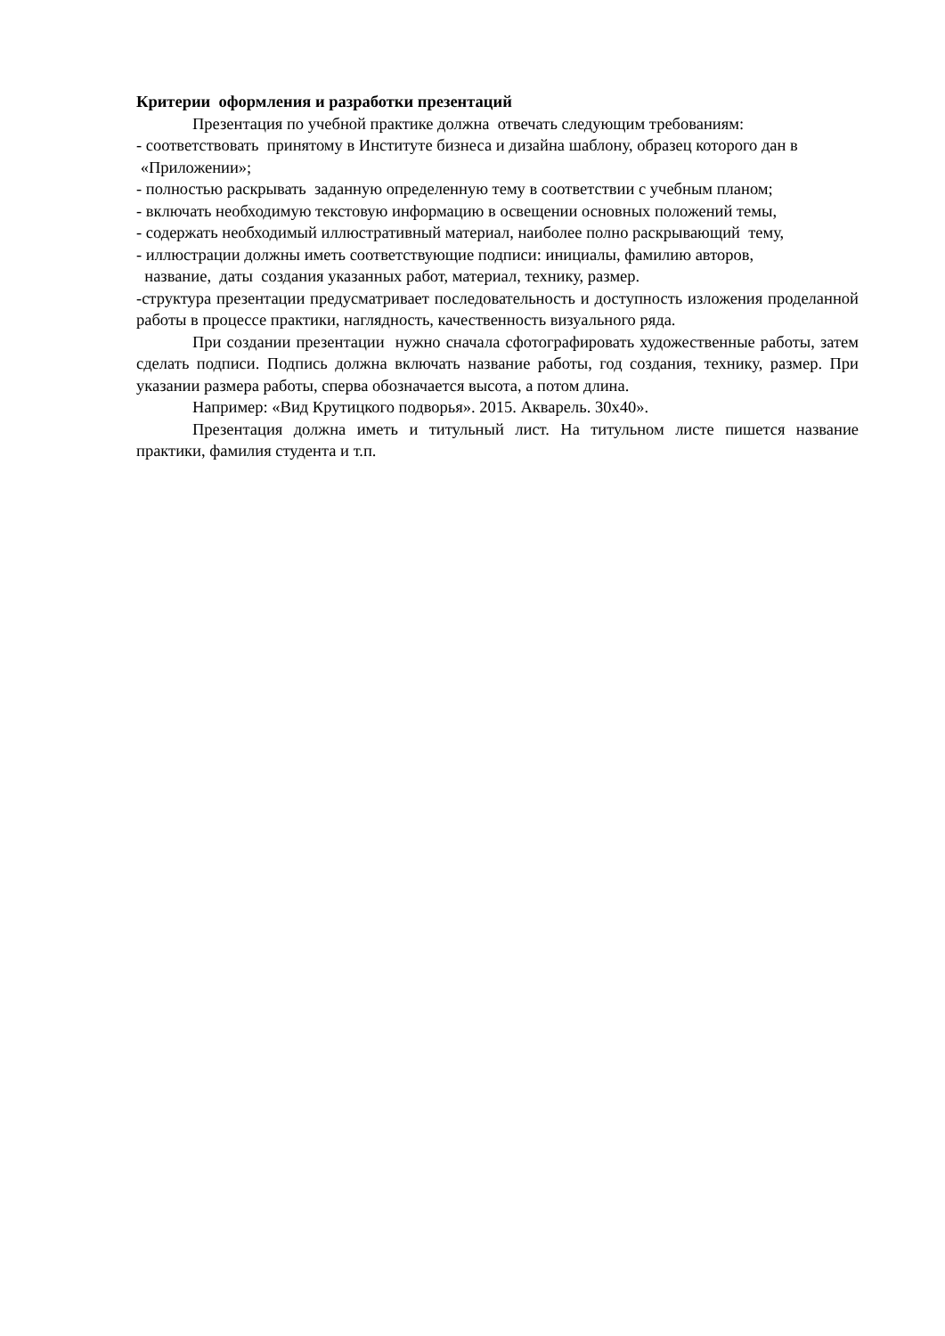Критерии оформления и разработки презентаций
Презентация по учебной практике должна отвечать следующим требованиям:
- соответствовать принятому в Институте бизнеса и дизайна шаблону, образец которого дан в
«Приложении»;
- полностью раскрывать заданную определенную тему в соответствии с учебным планом;
- включать необходимую текстовую информацию в освещении основных положений темы,
- содержать необходимый иллюстративный материал, наиболее полно раскрывающий тему,
- иллюстрации должны иметь соответствующие подписи: инициалы, фамилию авторов,
название, даты создания указанных работ, материал, технику, размер.
-структура презентации предусматривает последовательность и доступность изложения проделанной работы в процессе практики, наглядность, качественность визуального ряда.
При создании презентации нужно сначала сфотографировать художественные работы, затем сделать подписи. Подпись должна включать название работы, год создания, технику, размер. При указании размера работы, сперва обозначается высота, а потом длина.
Например: «Вид Крутицкого подворья». 2015. Акварель. 30х40».
Презентация должна иметь и титульный лист. На титульном листе пишется название практики, фамилия студента и т.п.